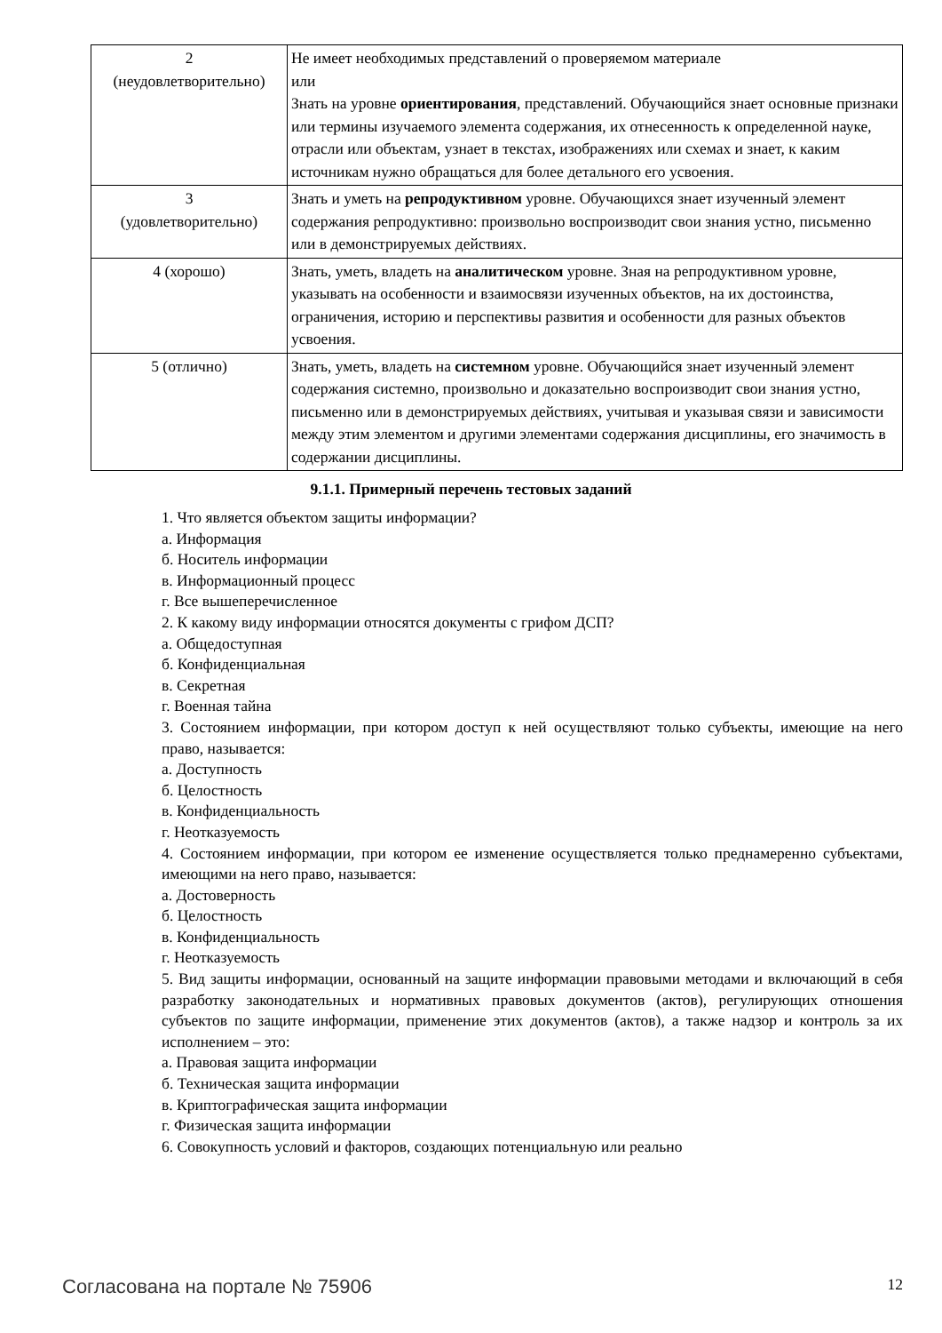| 2 (неудовлетворительно) | Не имеет необходимых представлений о проверяемом материале или Знать на уровне ориентирования , представлений. Обучающийся знает основные признаки или термины изучаемого элемента содержания, их отнесенность к определенной науке, отрасли или объектам, узнает в текстах, изображениях или схемах и знает, к каким источникам нужно обращаться для более детального его усвоения. |
| 3 (удовлетворительно) | Знать и уметь на репродуктивном уровне. Обучающихся знает изученный элемент содержания репродуктивно: произвольно воспроизводит свои знания устно, письменно или в демонстрируемых действиях. |
| 4 (хорошо) | Знать, уметь, владеть на аналитическом уровне. Зная на репродуктивном уровне, указывать на особенности и взаимосвязи изученных объектов, на их достоинства, ограничения, историю и перспективы развития и особенности для разных объектов усвоения. |
| 5 (отлично) | Знать, уметь, владеть на системном уровне. Обучающийся знает изученный элемент содержания системно, произвольно и доказательно воспроизводит свои знания устно, письменно или в демонстрируемых действиях, учитывая и указывая связи и зависимости между этим элементом и другими элементами содержания дисциплины, его значимость в содержании дисциплины. |
9.1.1. Примерный перечень тестовых заданий
1. Что является объектом защиты информации?
а. Информация
б. Носитель информации
в. Информационный процесс
г. Все вышеперечисленное
2. К какому виду информации относятся документы с грифом ДСП?
а. Общедоступная
б. Конфиденциальная
в. Секретная
г. Военная тайна
3. Состоянием информации, при котором доступ к ней осуществляют только субъекты, имеющие на него право, называется:
а. Доступность
б. Целостность
в. Конфиденциальность
г. Неотказуемость
4. Состоянием информации, при котором ее изменение осуществляется только преднамеренно субъектами, имеющими на него право, называется:
а. Достоверность
б. Целостность
в. Конфиденциальность
г. Неотказуемость
5. Вид защиты информации, основанный на защите информации правовыми методами и включающий в себя разработку законодательных и нормативных правовых документов (актов), регулирующих отношения субъектов по защите информации, применение этих документов (актов), а также надзор и контроль за их исполнением – это:
а. Правовая защита информации
б. Техническая защита информации
в. Криптографическая защита информации
г. Физическая защита информации
6. Совокупность условий и факторов, создающих потенциальную или реально
Согласована на портале № 75906 12